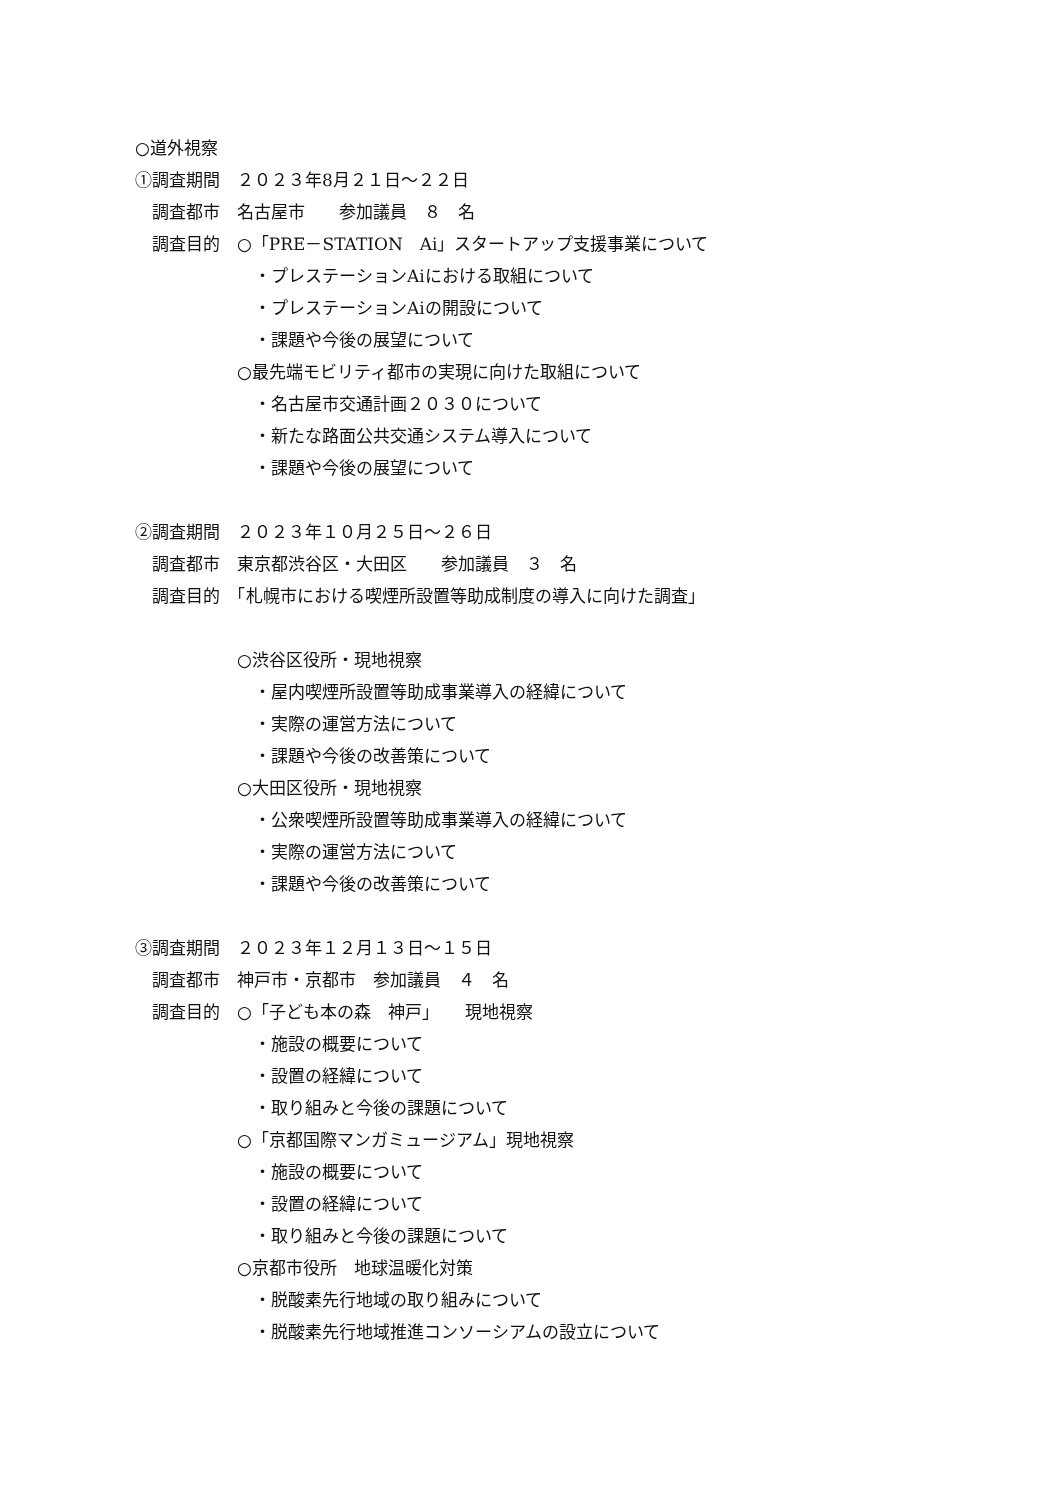○道外視察
①調査期間　２０２３年8月２１日～２２日
　調査都市　名古屋市　　参加議員　８　名
　調査目的　○「PRE－STATION　Ai」スタートアップ支援事業について
　　　　　　　・プレステーションAiにおける取組について
　　　　　　　・プレステーションAiの開設について
　　　　　　　・課題や今後の展望について
　　　　　　○最先端モビリティ都市の実現に向けた取組について
　　　　　　　・名古屋市交通計画２０３０について
　　　　　　　・新たな路面公共交通システム導入について
　　　　　　　・課題や今後の展望について
②調査期間　２０２３年１０月２５日～２６日
　調査都市　東京都渋谷区・大田区　　参加議員　３　名
　調査目的　「札幌市における喫煙所設置等助成制度の導入に向けた調査」
　　　　　　○渋谷区役所・現地視察
　　　　　　　・屋内喫煙所設置等助成事業導入の経緯について
　　　　　　　・実際の運営方法について
　　　　　　　・課題や今後の改善策について
　　　　　　○大田区役所・現地視察
　　　　　　　・公衆喫煙所設置等助成事業導入の経緯について
　　　　　　　・実際の運営方法について
　　　　　　　・課題や今後の改善策について
③調査期間　２０２３年１２月１３日～１５日
　調査都市　神戸市・京都市　参加議員　４　名
　調査目的　○「子ども本の森　神戸」　　現地視察
　　　　　　　・施設の概要について
　　　　　　　・設置の経緯について
　　　　　　　・取り組みと今後の課題について
　　　　　　○「京都国際マンガミュージアム」現地視察
　　　　　　　・施設の概要について
　　　　　　　・設置の経緯について
　　　　　　　・取り組みと今後の課題について
　　　　　　○京都市役所　地球温暖化対策
　　　　　　　・脱酸素先行地域の取り組みについて
　　　　　　　・脱酸素先行地域推進コンソーシアムの設立について